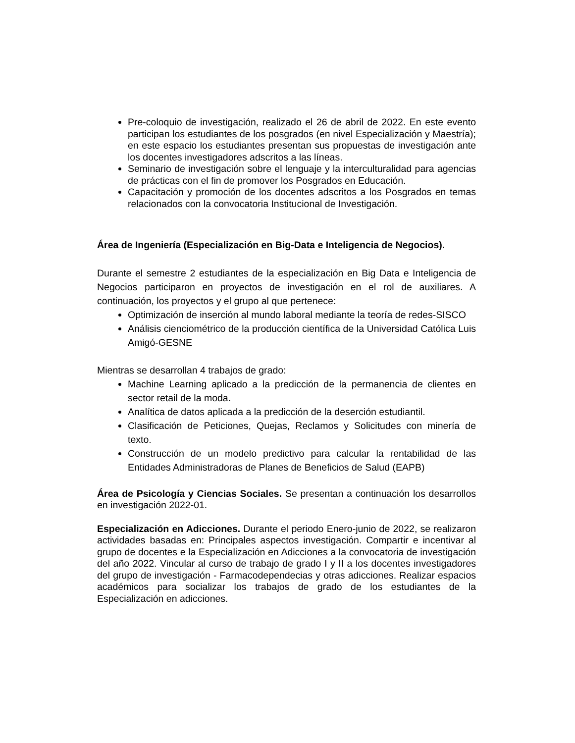Pre-coloquio de investigación, realizado el 26 de abril de 2022. En este evento participan los estudiantes de los posgrados (en nivel Especialización y Maestría); en este espacio los estudiantes presentan sus propuestas de investigación ante los docentes investigadores adscritos a las líneas.
Seminario de investigación sobre el lenguaje y la interculturalidad para agencias de prácticas con el fin de promover los Posgrados en Educación.
Capacitación y promoción de los docentes adscritos a los Posgrados en temas relacionados con la convocatoria Institucional de Investigación.
Área de Ingeniería (Especialización en Big-Data e Inteligencia de Negocios).
Durante el semestre 2 estudiantes de la especialización en Big Data e Inteligencia de Negocios participaron en proyectos de investigación en el rol de auxiliares. A continuación, los proyectos y el grupo al que pertenece:
Optimización de inserción al mundo laboral mediante la teoría de redes-SISCO
Análisis cienciométrico de la producción científica de la Universidad Católica Luis Amigó-GESNE
Mientras se desarrollan 4 trabajos de grado:
Machine Learning aplicado a la predicción de la permanencia de clientes en sector retail de la moda.
Analítica de datos aplicada a la predicción de la deserción estudiantil.
Clasificación de Peticiones, Quejas, Reclamos y Solicitudes con minería de texto.
Construcción de un modelo predictivo para calcular la rentabilidad de las Entidades Administradoras de Planes de Beneficios de Salud (EAPB)
Área de Psicología y Ciencias Sociales. Se presentan a continuación los desarrollos en investigación 2022-01.
Especialización en Adicciones. Durante el periodo Enero-junio de 2022, se realizaron actividades basadas en: Principales aspectos investigación. Compartir e incentivar al grupo de docentes e la Especialización en Adicciones a la convocatoria de investigación del año 2022. Vincular al curso de trabajo de grado I y II a los docentes investigadores del grupo de investigación - Farmacodependecias y otras adicciones. Realizar espacios académicos para socializar los trabajos de grado de los estudiantes de la Especialización en adicciones.